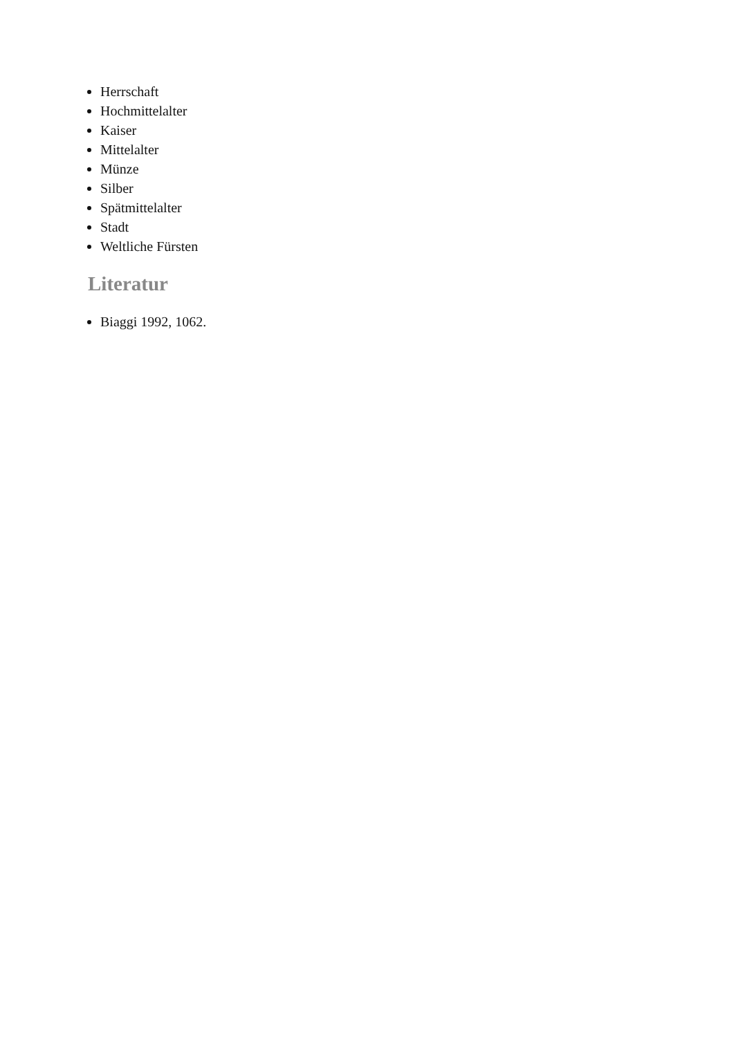Herrschaft
Hochmittelalter
Kaiser
Mittelalter
Münze
Silber
Spätmittelalter
Stadt
Weltliche Fürsten
Literatur
Biaggi 1992, 1062.